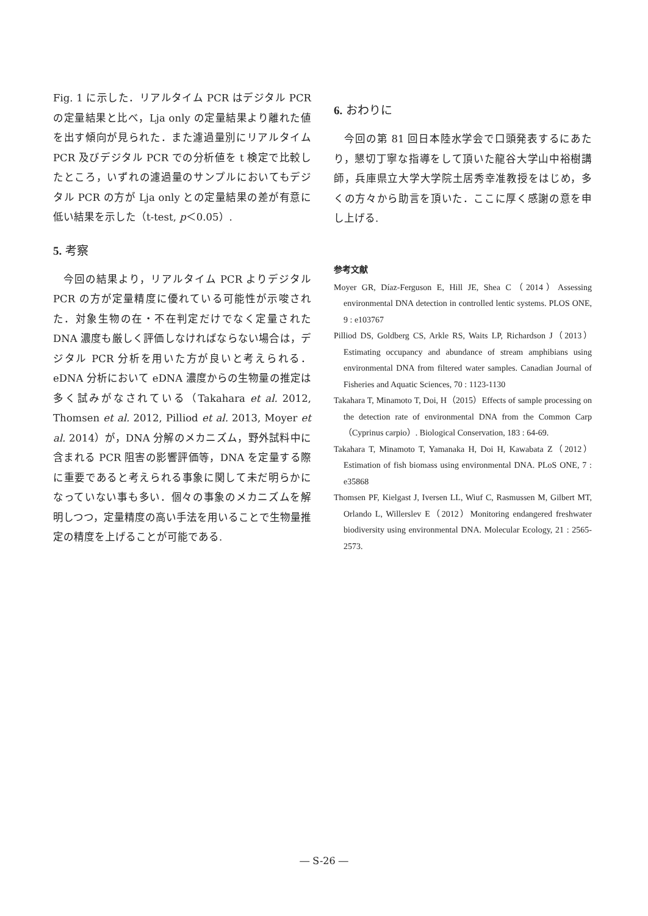Fig. 1 に示した．リアルタイム PCR はデジタル PCR の定量結果と比べ，Lja only の定量結果より離れた値を出す傾向が見られた．また濾過量別にリアルタイム PCR 及びデジタル PCR での分析値を t 検定で比較したところ，いずれの濾過量のサンプルにおいてもデジタル PCR の方が Lja only との定量結果の差が有意に低い結果を示した（t-test, p＜0.05）.
5. 考察
 今回の結果より，リアルタイム PCR よりデジタル PCR の方が定量精度に優れている可能性が示唆された．対象生物の在・不在判定だけでなく定量された DNA 濃度も厳しく評価しなければならない場合は，デジタル PCR 分析を用いた方が良いと考えられる．eDNA 分析において eDNA 濃度からの生物量の推定は多く試みがなされている（Takahara et al. 2012, Thomsen et al. 2012, Pilliod et al. 2013, Moyer et al. 2014）が，DNA 分解のメカニズム，野外試料中に含まれる PCR 阻害の影響評価等，DNA を定量する際に重要であると考えられる事象に関して未だ明らかになっていない事も多い．個々の事象のメカニズムを解明しつつ，定量精度の高い手法を用いることで生物量推定の精度を上げることが可能である.
6. おわりに
 今回の第 81 回日本陸水学会で口頭発表するにあたり，懇切丁寧な指導をして頂いた龍谷大学山中裕樹講師，兵庫県立大学大学院土居秀幸准教授をはじめ，多くの方々から助言を頂いた．ここに厚く感謝の意を申し上げる.
参考文献
Moyer GR, Díaz-Ferguson E, Hill JE, Shea C（2014）Assessing environmental DNA detection in controlled lentic systems. PLOS ONE, 9 : e103767
Pilliod DS, Goldberg CS, Arkle RS, Waits LP, Richardson J（2013）Estimating occupancy and abundance of stream amphibians using environmental DNA from filtered water samples. Canadian Journal of Fisheries and Aquatic Sciences, 70 : 1123-1130
Takahara T, Minamoto T, Doi, H（2015）Effects of sample processing on the detection rate of environmental DNA from the Common Carp（Cyprinus carpio）. Biological Conservation, 183 : 64-69.
Takahara T, Minamoto T, Yamanaka H, Doi H, Kawabata Z（2012）Estimation of fish biomass using environmental DNA. PLoS ONE, 7 : e35868
Thomsen PF, Kielgast J, Iversen LL, Wiuf C, Rasmussen M, Gilbert MT, Orlando L, Willerslev E（2012）Monitoring endangered freshwater biodiversity using environmental DNA. Molecular Ecology, 21 : 2565-2573.
― S-26 ―